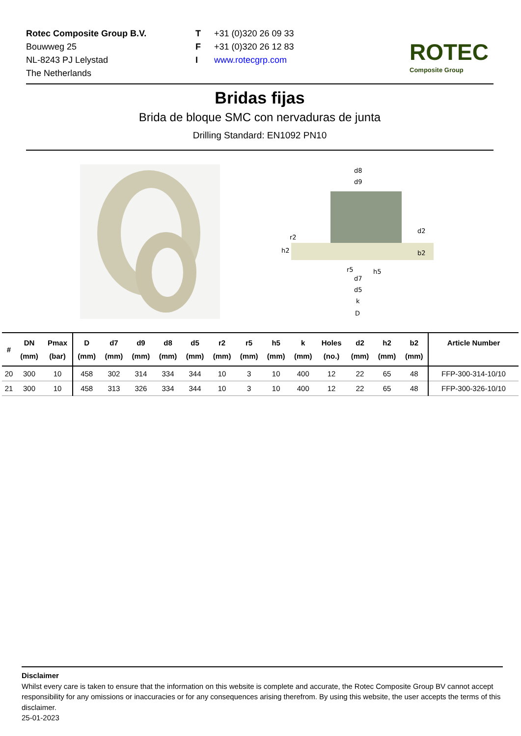Rotec Composite Group B.V.
Bouwweg 25
NL-8243 PJ Lelystad
The Netherlands
T +31 (0)320 26 09 33
F +31 (0)320 26 12 83
Iwww.rotecgrp.com
ROTEC
Composite Group
Bridas fijas
Brida de bloque SMC con nervaduras de junta
Drilling Standard: EN1092 PN10
d8
d9
r2
h2
d2
b2
r5
h5
d7
d5
k
D
| # | DN (mm) | Pmax (bar) | D (mm) | d7 (mm) | d9 (mm) | d8 (mm) | d5 (mm) | r2 (mm) | r5 (mm) | h5 (mm) | k (mm) | Holes (no.) | d2 (mm) | h2 (mm) | b2 (mm) | Article Number |
| --- | --- | --- | --- | --- | --- | --- | --- | --- | --- | --- | --- | --- | --- | --- | --- | --- |
| 20 | 300 | 10 | 458 | 302 | 314 | 334 | 344 | 10 | 3 | 10 | 400 | 12 | 22 | 65 | 48 | FFP-300-314-10/10 |
| 21 | 300 | 10 | 458 | 313 | 326 | 334 | 344 | 10 | 3 | 10 | 400 | 12 | 22 | 65 | 48 | FFP-300-326-10/10 |
Disclaimer
Whilst every care is taken to ensure that the information on this website is complete and accurate, the Rotec Composite Group BV cannot accept responsibility for any omissions or inaccuracies or for any consequences arising therefrom. By using this website, the user accepts the terms of this disclaimer.
25-01-2023